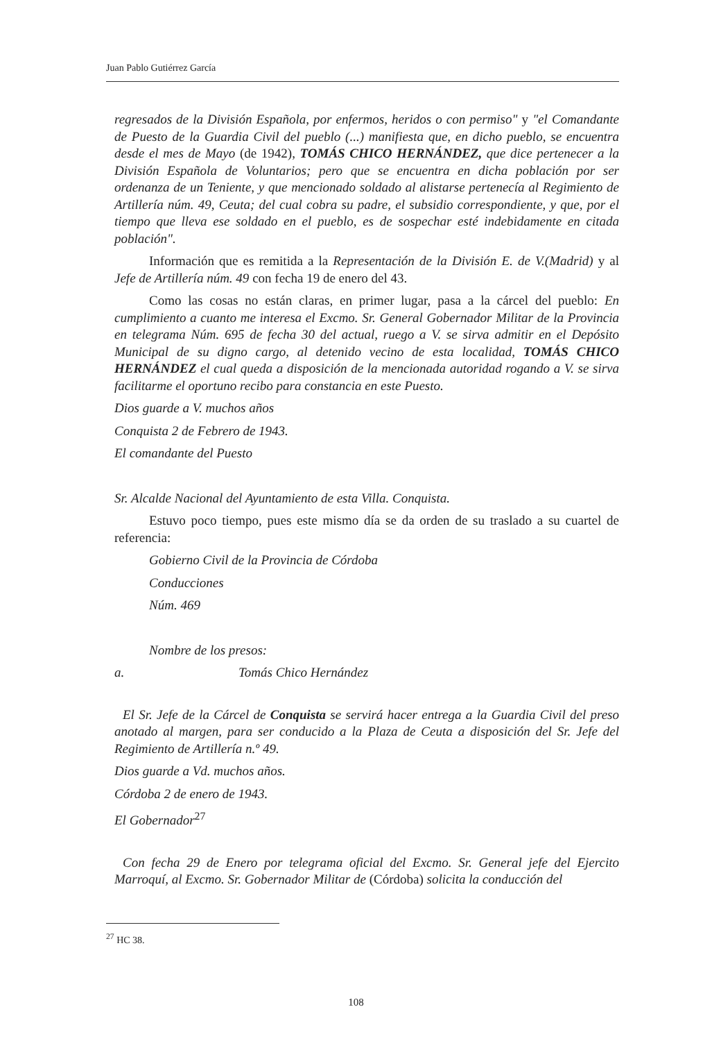Juan Pablo Gutiérrez García
regresados de la División Española, por enfermos, heridos o con permiso" y "el Comandante de Puesto de la Guardia Civil del pueblo (...) manifiesta que, en dicho pueblo, se encuentra desde el mes de Mayo (de 1942), TOMÁS CHICO HERNÁNDEZ, que dice pertenecer a la División Española de Voluntarios; pero que se encuentra en dicha población por ser ordenanza de un Teniente, y que mencionado soldado al alistarse pertenecía al Regimiento de Artillería núm. 49, Ceuta; del cual cobra su padre, el subsidio correspondiente, y que, por el tiempo que lleva ese soldado en el pueblo, es de sospechar esté indebidamente en citada población".
Información que es remitida a la Representación de la División E. de V.(Madrid) y al Jefe de Artillería núm. 49 con fecha 19 de enero del 43.
Como las cosas no están claras, en primer lugar, pasa a la cárcel del pueblo: En cumplimiento a cuanto me interesa el Excmo. Sr. General Gobernador Militar de la Provincia en telegrama Núm. 695 de fecha 30 del actual, ruego a V. se sirva admitir en el Depósito Municipal de su digno cargo, al detenido vecino de esta localidad, TOMÁS CHICO HERNÁNDEZ el cual queda a disposición de la mencionada autoridad rogando a V. se sirva facilitarme el oportuno recibo para constancia en este Puesto.
Dios guarde a V. muchos años
Conquista 2 de Febrero de 1943.
El comandante del Puesto
Sr. Alcalde Nacional del Ayuntamiento de esta Villa. Conquista.
Estuvo poco tiempo, pues este mismo día se da orden de su traslado a su cuartel de referencia:
Gobierno Civil de la Provincia de Córdoba
Conducciones
Núm. 469
Nombre de los presos:
a. Tomás Chico Hernández
El Sr. Jefe de la Cárcel de Conquista se servirá hacer entrega a la Guardia Civil del preso anotado al margen, para ser conducido a la Plaza de Ceuta a disposición del Sr. Jefe del Regimiento de Artillería n.º 49.
Dios guarde a Vd. muchos años.
Córdoba 2 de enero de 1943.
El Gobernador<sup>27</sup>
Con fecha 29 de Enero por telegrama oficial del Excmo. Sr. General jefe del Ejercito Marroquí, al Excmo. Sr. Gobernador Militar de (Córdoba) solicita la conducción del
<sup>27</sup> HC 38.
108